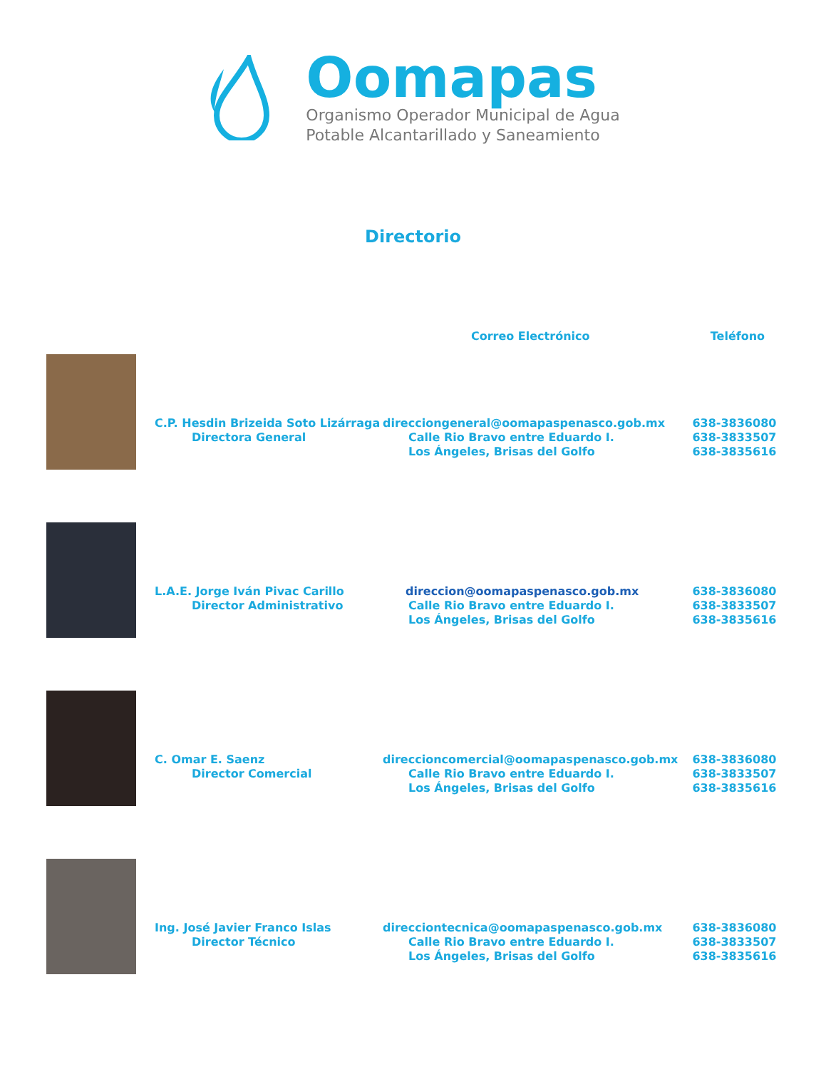Oomapas
Organismo Operador Municipal de Agua
Potable Alcantarillado y Saneamiento
Directorio
| | | Correo Electrónico | Teléfono |
| --- | --- | --- | --- |
| | C.P. Hesdin Brizeida Soto Lizárraga Directora General | direcciongeneral@oomapaspenasco.gob.mx Calle Rio Bravo entre Eduardo I. Los Ángeles, Brisas del Golfo | 638-3836080 638-3833507 638-3835616 |
| | L.A.E. Jorge Iván Pivac Carillo Director Administrativo | direccion@oomapaspenasco.gob.mx Calle Rio Bravo entre Eduardo I. Los Ángeles, Brisas del Golfo | 638-3836080 638-3833507 638-3835616 |
| | C. Omar E. Saenz Director Comercial | direccioncomercial@oomapaspenasco.gob.mx Calle Rio Bravo entre Eduardo I. Los Ángeles, Brisas del Golfo | 638-3836080 638-3833507 638-3835616 |
| | Ing. José Javier Franco Islas Director Técnico | direcciontecnica@oomapaspenasco.gob.mx Calle Rio Bravo entre Eduardo I. Los Ángeles, Brisas del Golfo | 638-3836080 638-3833507 638-3835616 |